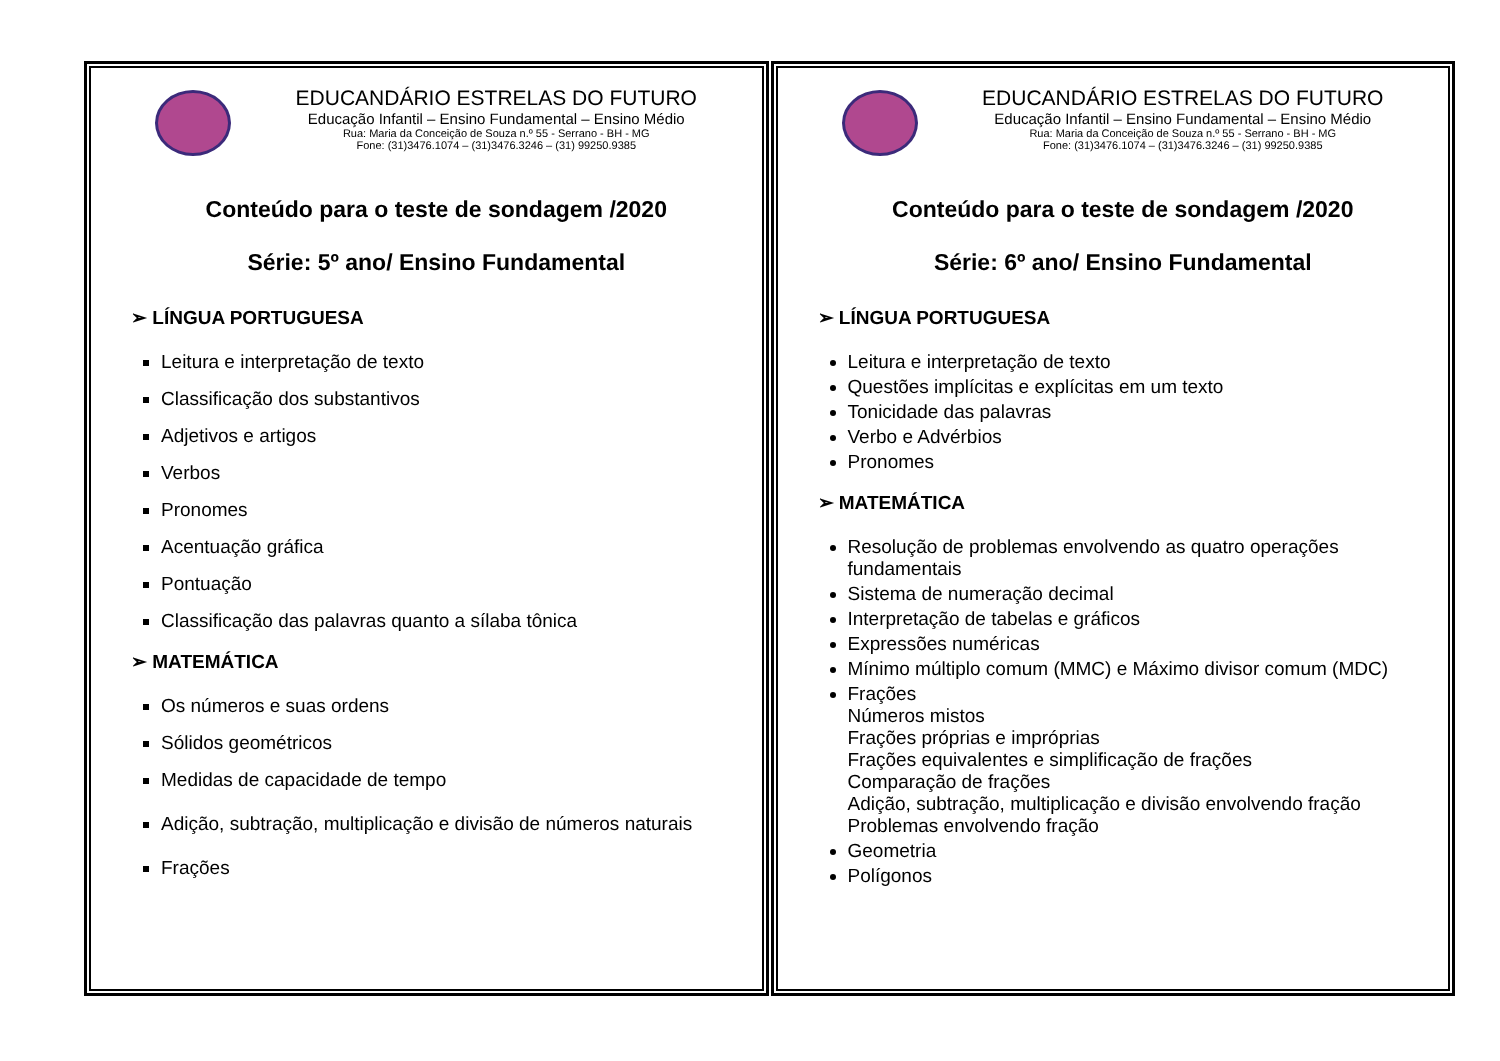EDUCANDÁRIO ESTRELAS DO FUTURO
Educação Infantil – Ensino Fundamental – Ensino Médio
Rua: Maria da Conceição de Souza n.º 55 - Serrano - BH - MG
Fone: (31)3476.1074 – (31)3476.3246 – (31) 99250.9385
Conteúdo para o teste de sondagem /2020
Série: 5º ano/ Ensino Fundamental
➢ LÍNGUA PORTUGUESA
Leitura e interpretação de texto
Classificação dos substantivos
Adjetivos e artigos
Verbos
Pronomes
Acentuação gráfica
Pontuação
Classificação das palavras quanto a sílaba tônica
➢ MATEMÁTICA
Os números e suas ordens
Sólidos geométricos
Medidas de capacidade de tempo
Adição, subtração, multiplicação e divisão de números naturais
Frações
EDUCANDÁRIO ESTRELAS DO FUTURO
Educação Infantil – Ensino Fundamental – Ensino Médio
Rua: Maria da Conceição de Souza n.º 55 - Serrano - BH - MG
Fone: (31)3476.1074 – (31)3476.3246 – (31) 99250.9385
Conteúdo para o teste de sondagem /2020
Série: 6º ano/ Ensino Fundamental
➢ LÍNGUA PORTUGUESA
Leitura e interpretação de texto
Questões implícitas e explícitas em um texto
Tonicidade das palavras
Verbo e Advérbios
Pronomes
➢ MATEMÁTICA
Resolução de problemas envolvendo as quatro operações fundamentais
Sistema de numeração decimal
Interpretação de tabelas e gráficos
Expressões numéricas
Mínimo múltiplo comum (MMC) e Máximo divisor comum (MDC)
Frações
Números mistos
Frações próprias e impróprias
Frações equivalentes e simplificação de frações
Comparação de frações
Adição, subtração, multiplicação e divisão envolvendo fração
Problemas envolvendo fração
Geometria
Polígonos